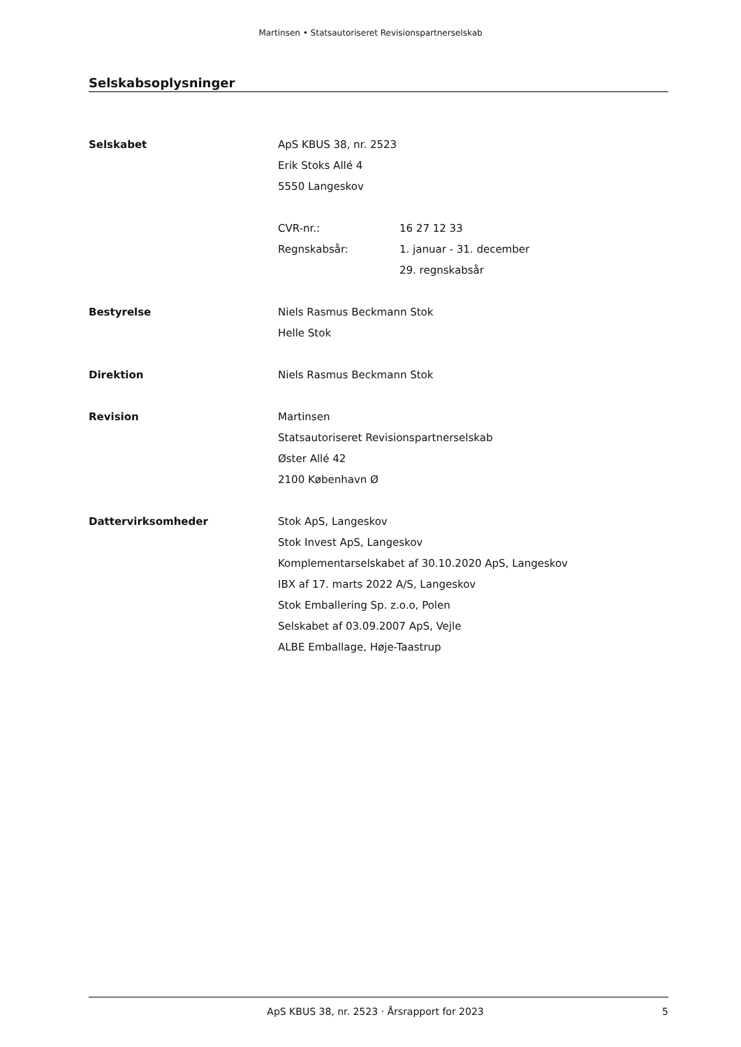Martinsen • Statsautoriseret Revisionspartnerselskab
Selskabsoplysninger
Selskabet ApS KBUS 38, nr. 2523
Erik Stoks Allé 4
5550 Langeskov
CVR-nr.: 16 27 12 33
Regnskabsår: 1. januar - 31. december
29. regnskabsår
Bestyrelse Niels Rasmus Beckmann Stok
Helle Stok
Direktion Niels Rasmus Beckmann Stok
Revision Martinsen
Statsautoriseret Revisionspartnerselskab
Øster Allé 42
2100 København Ø
Dattervirksomheder Stok ApS, Langeskov
Stok Invest ApS, Langeskov
Komplementarselskabet af 30.10.2020 ApS, Langeskov
IBX af 17. marts 2022 A/S, Langeskov
Stok Emballering Sp. z.o.o, Polen
Selskabet af 03.09.2007 ApS, Vejle
ALBE Emballage, Høje-Taastrup
ApS KBUS 38, nr. 2523 · Årsrapport for 2023 5